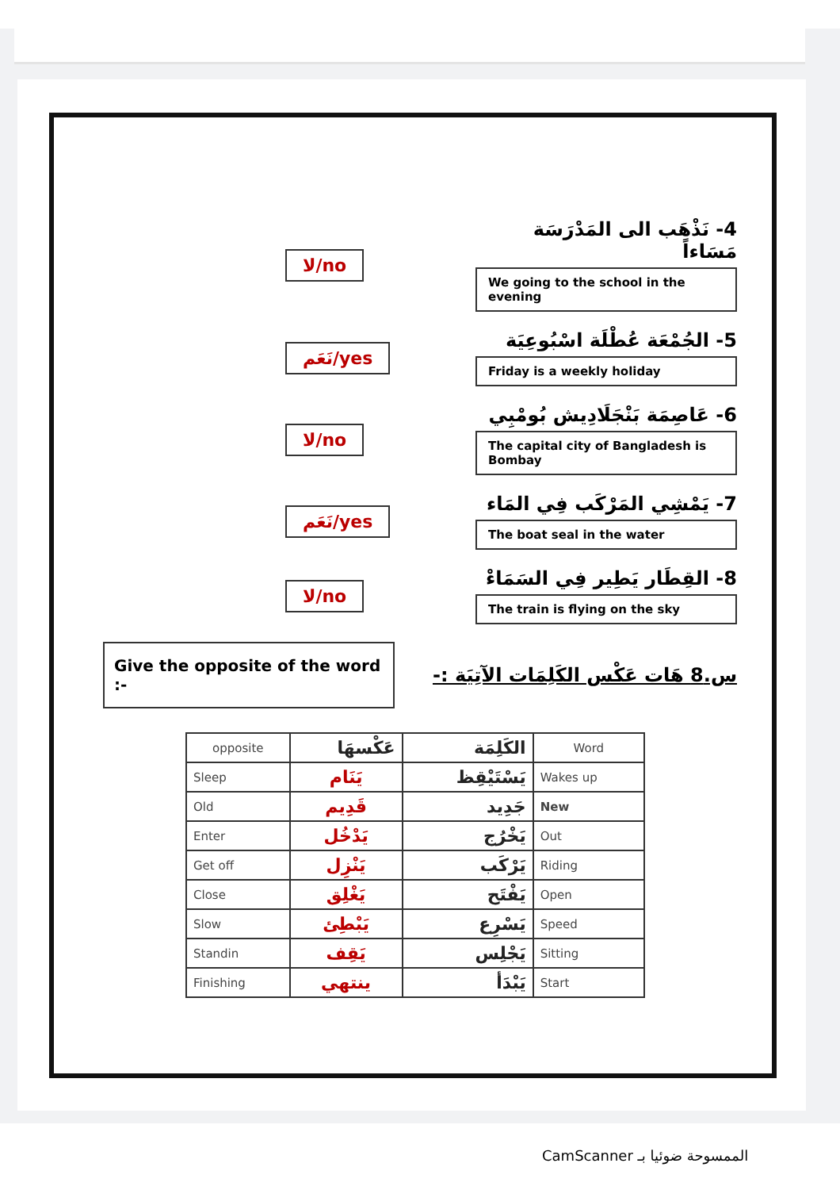لا/no
4- نَذْهَب الى المَدْرَسَة مَسَاءاً
We going to the school in the evening
نَعَم/yes
5- الجُمْعَة عُطْلَة اسْبُوعِيَة
Friday is a weekly holiday
لا/no
6- عَاصِمَة بَنْجَلَادِيش بُومْبِي
The capital city of Bangladesh is Bombay
نَعَم/yes
7- يَمْشِي المَرْكَب فِي المَاء
The boat seal in the water
لا/no
8- القِطَار يَطِير فِي السَمَاءْ
The train is flying on the sky
Give the opposite of the word :-
س.8 هَات عَكْس الكَلِمَات الآتِيَة :-
| opposite | عَكْسهَا | الكَلِمَة | Word |
| --- | --- | --- | --- |
| Sleep | يَنَام | يَسْتَيْقِظ | Wakes up |
| Old | قَدِيم | جَدِيد | New |
| Enter | يَدْخُل | يَخْرُج | Out |
| Get off | يَنْزِل | يَرْكَب | Riding |
| Close | يَغْلِق | يَفْتَح | Open |
| Slow | يَبْطِئ | يَسْرِع | Speed |
| Standin | يَقِف | يَجْلِس | Sitting |
| Finishing | ينتهي | يَبْدَأ | Start |
CamScanner الممسوحة ضوئيا بـ